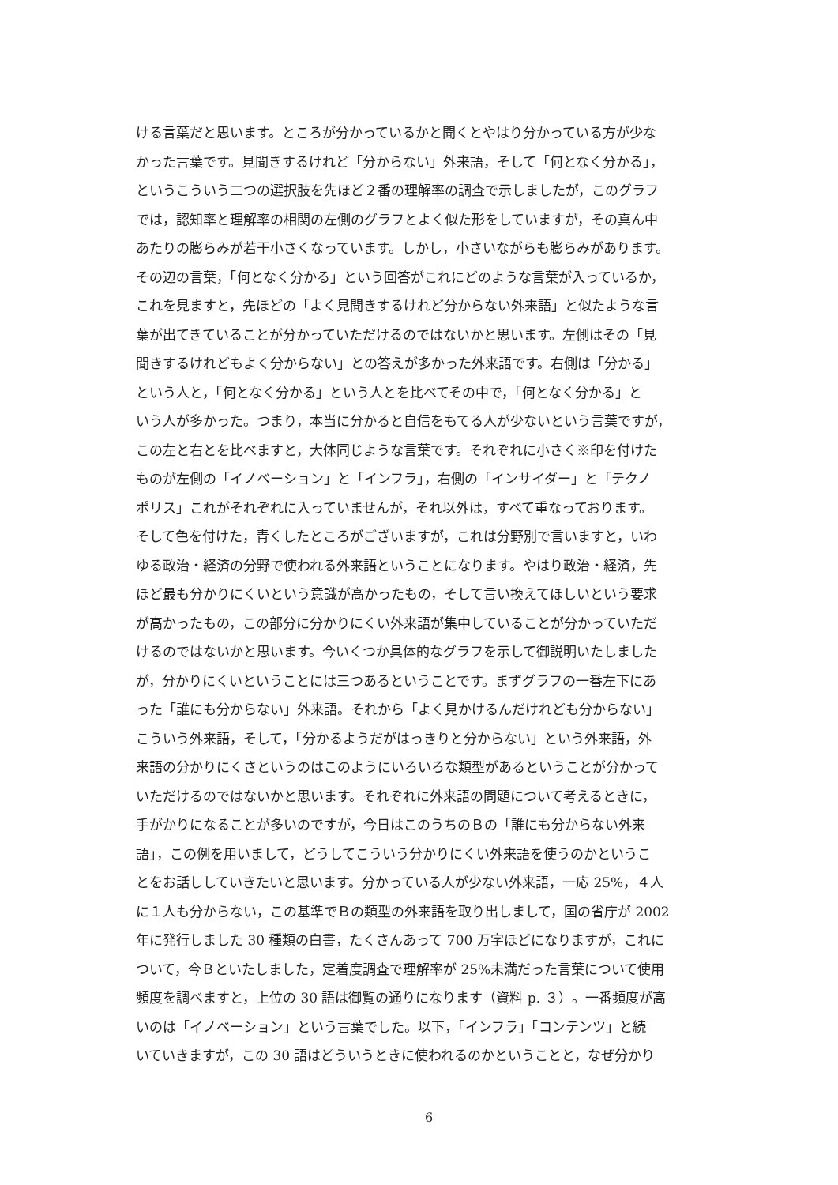ける言葉だと思います。ところが分かっているかと聞くとやはり分かっている方が少な
かった言葉です。見聞きするけれど「分からない」外来語，そして「何となく分かる」，
というこういう二つの選択肢を先ほど２番の理解率の調査で示しましたが，このグラフ
では，認知率と理解率の相関の左側のグラフとよく似た形をしていますが，その真ん中
あたりの膨らみが若干小さくなっています。しかし，小さいながらも膨らみがあります。
その辺の言葉，「何となく分かる」という回答がこれにどのような言葉が入っているか，
これを見ますと，先ほどの「よく見聞きするけれど分からない外来語」と似たような言
葉が出てきていることが分かっていただけるのではないかと思います。左側はその「見
聞きするけれどもよく分からない」との答えが多かった外来語です。右側は「分かる」
という人と，「何となく分かる」という人とを比べてその中で，「何となく分かる」と
いう人が多かった。つまり，本当に分かると自信をもてる人が少ないという言葉ですが，
この左と右とを比べますと，大体同じような言葉です。それぞれに小さく※印を付けた
ものが左側の「イノベーション」と「インフラ」，右側の「インサイダー」と「テクノ
ポリス」これがそれぞれに入っていませんが，それ以外は，すべて重なっております。
そして色を付けた，青くしたところがございますが，これは分野別で言いますと，いわ
ゆる政治・経済の分野で使われる外来語ということになります。やはり政治・経済，先
ほど最も分かりにくいという意識が高かったもの，そして言い換えてほしいという要求
が高かったもの，この部分に分かりにくい外来語が集中していることが分かっていただ
けるのではないかと思います。今いくつか具体的なグラフを示して御説明いたしました
が，分かりにくいということには三つあるということです。まずグラフの一番左下にあ
った「誰にも分からない」外来語。それから「よく見かけるんだけれども分からない」
こういう外来語，そして，「分かるようだがはっきりと分からない」という外来語，外
来語の分かりにくさというのはこのようにいろいろな類型があるということが分かって
いただけるのではないかと思います。それぞれに外来語の問題について考えるときに，
手がかりになることが多いのですが，今日はこのうちのＢの「誰にも分からない外来
語」，この例を用いまして，どうしてこういう分かりにくい外来語を使うのかというこ
とをお話ししていきたいと思います。分かっている人が少ない外来語，一応 25%，４人
に１人も分からない，この基準でＢの類型の外来語を取り出しまして，国の省庁が 2002
年に発行しました 30 種類の白書，たくさんあって 700 万字ほどになりますが，これに
ついて，今Ｂといたしました，定着度調査で理解率が 25%未満だった言葉について使用
頻度を調べますと，上位の 30 語は御覧の通りになります（資料 p. ３）。一番頻度が高
いのは「イノベーション」という言葉でした。以下，「インフラ」「コンテンツ」と続
いていきますが，この 30 語はどういうときに使われるのかということと，なぜ分かり
6